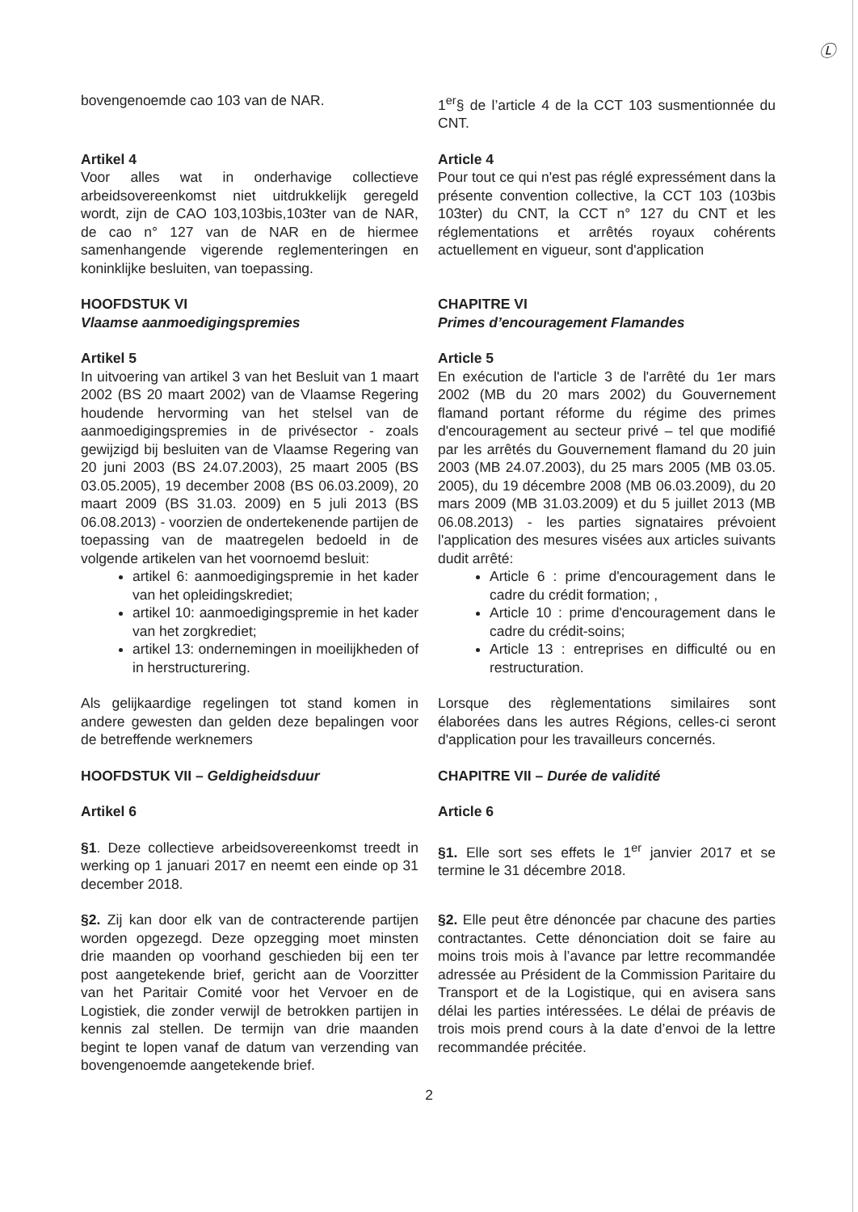Ⓛ
bovengenoemde cao 103 van de NAR.
1<sup>er</sup>§ de l’article 4 de la CCT 103 susmentionnée du CNT.
Artikel 4
Voor alles wat in onderhavige collectieve arbeidsovereenkomst niet uitdrukkelijk geregeld wordt, zijn de CAO 103,103bis,103ter van de NAR, de cao n° 127 van de NAR en de hiermee samenhangende vigerende reglementeringen en koninklijke besluiten, van toepassing.
Article 4
Pour tout ce qui n'est pas réglé expressément dans la présente convention collective, la CCT 103 (103bis 103ter) du CNT, la CCT n° 127 du CNT et les réglementations et arrêtés royaux cohérents actuellement en vigueur, sont d'application
HOOFDSTUK VI
Vlaamse aanmoedigingspremies
CHAPITRE VI
Primes d’encouragement Flamandes
Artikel 5
In uitvoering van artikel 3 van het Besluit van 1 maart 2002 (BS 20 maart 2002) van de Vlaamse Regering houdende hervorming van het stelsel van de aanmoedigingspremies in de privésector - zoals gewijzigd bij besluiten van de Vlaamse Regering van 20 juni 2003 (BS 24.07.2003), 25 maart 2005 (BS 03.05.2005), 19 december 2008 (BS 06.03.2009), 20 maart 2009 (BS 31.03. 2009) en 5 juli 2013 (BS 06.08.2013) - voorzien de ondertekenende partijen de toepassing van de maatregelen bedoeld in de volgende artikelen van het voornoemd besluit:
artikel 6: aanmoedigingspremie in het kader van het opleidingskrediet;
artikel 10: aanmoedigingspremie in het kader van het zorgkrediet;
artikel 13: ondernemingen in moeilijkheden of in herstructurering.
Article 5
En exécution de l'article 3 de l'arrêté du 1er mars 2002 (MB du 20 mars 2002) du Gouvernement flamand portant réforme du régime des primes d'encouragement au secteur privé – tel que modifié par les arrêtés du Gouvernement flamand du 20 juin 2003 (MB 24.07.2003), du 25 mars 2005 (MB 03.05. 2005), du 19 décembre 2008 (MB 06.03.2009), du 20 mars 2009 (MB 31.03.2009) et du 5 juillet 2013 (MB 06.08.2013) - les parties signataires prévoient l'application des mesures visées aux articles suivants dudit arrêté:
Article 6 : prime d'encouragement dans le cadre du crédit formation; ,
Article 10 : prime d'encouragement dans le cadre du crédit-soins;
Article 13 : entreprises en difficulté ou en restructuration.
Als gelijkaardige regelingen tot stand komen in andere gewesten dan gelden deze bepalingen voor de betreffende werknemers
Lorsque des règlementations similaires sont élaborées dans les autres Régions, celles-ci seront d'application pour les travailleurs concernés.
HOOFDSTUK VII – Geldigheidsduur
CHAPITRE VII – Durée de validité
Artikel 6 Article 6
§1. Deze collectieve arbeidsovereenkomst treedt in werking op 1 januari 2017 en neemt een einde op 31 december 2018.
§1. Elle sort ses effets le 1<sup>er</sup> janvier 2017 et se termine le 31 décembre 2018.
§2. Zij kan door elk van de contracterende partijen worden opgezegd. Deze opzegging moet minsten drie maanden op voorhand geschieden bij een ter post aangetekende brief, gericht aan de Voorzitter van het Paritair Comité voor het Vervoer en de Logistiek, die zonder verwijl de betrokken partijen in kennis zal stellen. De termijn van drie maanden begint te lopen vanaf de datum van verzending van bovengenoemde aangetekende brief.
§2. Elle peut être dénoncée par chacune des parties contractantes. Cette dénonciation doit se faire au moins trois mois à l’avance par lettre recommandée adressée au Président de la Commission Paritaire du Transport et de la Logistique, qui en avisera sans délai les parties intéressées. Le délai de préavis de trois mois prend cours à la date d’envoi de la lettre recommandée précitée.
2